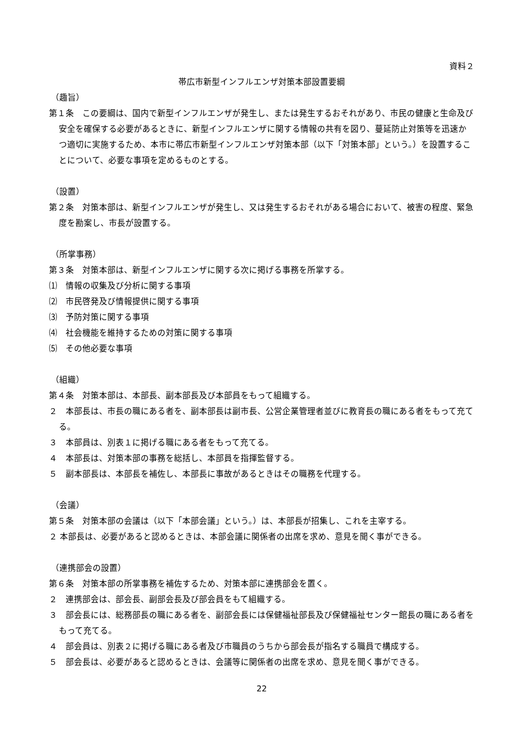資料２
帯広市新型インフルエンザ対策本部設置要綱
（趣旨）
第１条　この要綱は、国内で新型インフルエンザが発生し、または発生するおそれがあり、市民の健康と生命及び安全を確保する必要があるときに、新型インフルエンザに関する情報の共有を図り、蔓延防止対策等を迅速かつ適切に実施するため、本市に帯広市新型インフルエンザ対策本部（以下「対策本部」という。）を設置することについて、必要な事項を定めるものとする。
（設置）
第２条　対策本部は、新型インフルエンザが発生し、又は発生するおそれがある場合において、被害の程度、緊急度を勘案し、市長が設置する。
（所掌事務）
第３条　対策本部は、新型インフルエンザに関する次に掲げる事務を所掌する。
⑴　情報の収集及び分析に関する事項
⑵　市民啓発及び情報提供に関する事項
⑶　予防対策に関する事項
⑷　社会機能を維持するための対策に関する事項
⑸　その他必要な事項
（組織）
第４条　対策本部は、本部長、副本部長及び本部員をもって組織する。
２　本部長は、市長の職にある者を、副本部長は副市長、公営企業管理者並びに教育長の職にある者をもって充てる。
３　本部員は、別表１に掲げる職にある者をもって充てる。
４　本部長は、対策本部の事務を総括し、本部員を指揮監督する。
５　副本部長は、本部長を補佐し、本部長に事故があるときはその職務を代理する。
（会議）
第５条　対策本部の会議は（以下「本部会議」という。）は、本部長が招集し、これを主宰する。
２ 本部長は、必要があると認めるときは、本部会議に関係者の出席を求め、意見を聞く事ができる。
（連携部会の設置）
第６条　対策本部の所掌事務を補佐するため、対策本部に連携部会を置く。
２　連携部会は、部会長、副部会長及び部会員をもて組織する。
３　部会長には、総務部長の職にある者を、副部会長には保健福祉部長及び保健福祉センター館長の職にある者をもって充てる。
４　部会員は、別表２に掲げる職にある者及び市職員のうちから部会長が指名する職員で構成する。
５　部会長は、必要があると認めるときは、会議等に関係者の出席を求め、意見を聞く事ができる。
22